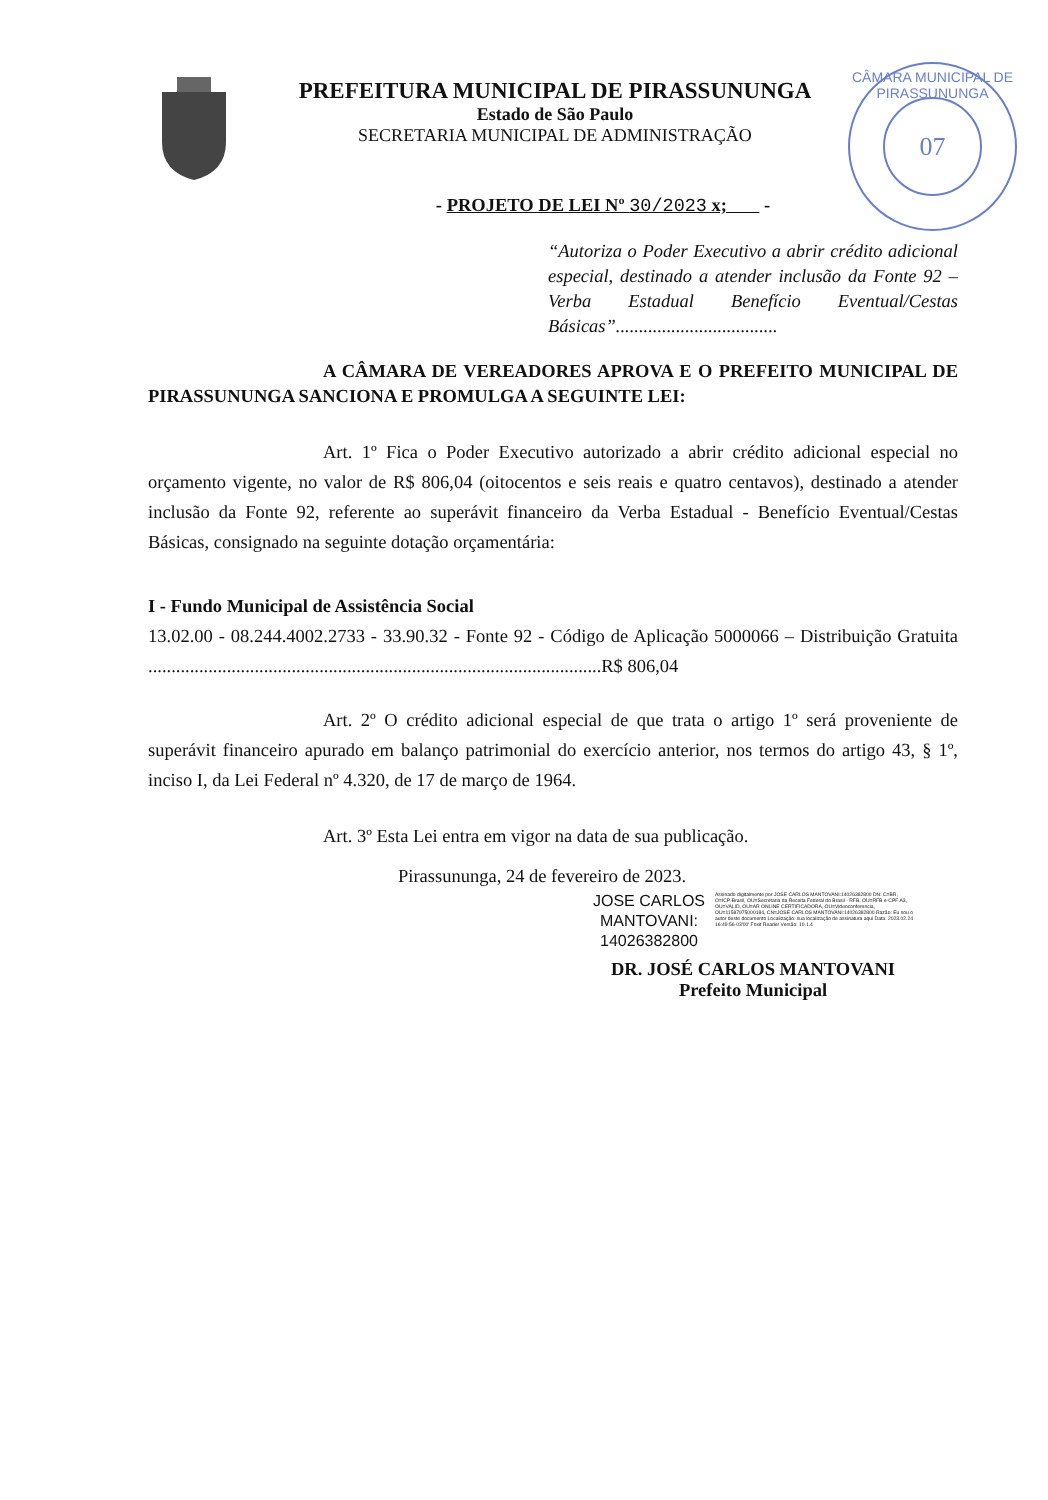07
CÂMARA MUNICIPAL DE PIRASSUNUNGA
PREFEITURA MUNICIPAL DE PIRASSUNUNGA
Estado de São Paulo
SECRETARIA MUNICIPAL DE ADMINISTRAÇÃO
- PROJETO DE LEI Nº 30/2023 x; -
“Autoriza o Poder Executivo a abrir crédito adicional especial, destinado a atender inclusão da Fonte 92 – Verba Estadual Benefício Eventual/Cestas Básicas”...................................
A CÂMARA DE VEREADORES APROVA E O PREFEITO MUNICIPAL DE PIRASSUNUNGA SANCIONA E PROMULGA A SEGUINTE LEI:
Art. 1º Fica o Poder Executivo autorizado a abrir crédito adicional especial no orçamento vigente, no valor de R$ 806,04 (oitocentos e seis reais e quatro centavos), destinado a atender inclusão da Fonte 92, referente ao superávit financeiro da Verba Estadual - Benefício Eventual/Cestas Básicas, consignado na seguinte dotação orçamentária:
I - Fundo Municipal de Assistência Social
13.02.00 - 08.244.4002.2733 - 33.90.32 - Fonte 92 - Código de Aplicação 5000066 – Distribuição Gratuita ..................................................................................................R$ 806,04
Art. 2º O crédito adicional especial de que trata o artigo 1º será proveniente de superávit financeiro apurado em balanço patrimonial do exercício anterior, nos termos do artigo 43, § 1º, inciso I, da Lei Federal nº 4.320, de 17 de março de 1964.
Art. 3º Esta Lei entra em vigor na data de sua publicação.
Pirassununga, 24 de fevereiro de 2023.
JOSE CARLOS
MANTOVANI:
14026382800
Assinado digitalmente por JOSE CARLOS MANTOVANI:14026382800 DN: C=BR, O=ICP-Brasil, OU=Secretaria da Receita Federal do Brasil - RFB, OU=RFB e-CPF A3, OU=VALID, OU=AR ONLINE CERTIFICADORA, OU=Videoconferencia, OU=11587975000184, CN=JOSE CARLOS MANTOVANI:14026382800 Razão: Eu sou o autor deste documento Localização: sua localização de assinatura aqui Data: 2023.02.24 16:49:56-03'00' Foxit Reader Versão: 10.1.4
DR. JOSÉ CARLOS MANTOVANI
Prefeito Municipal